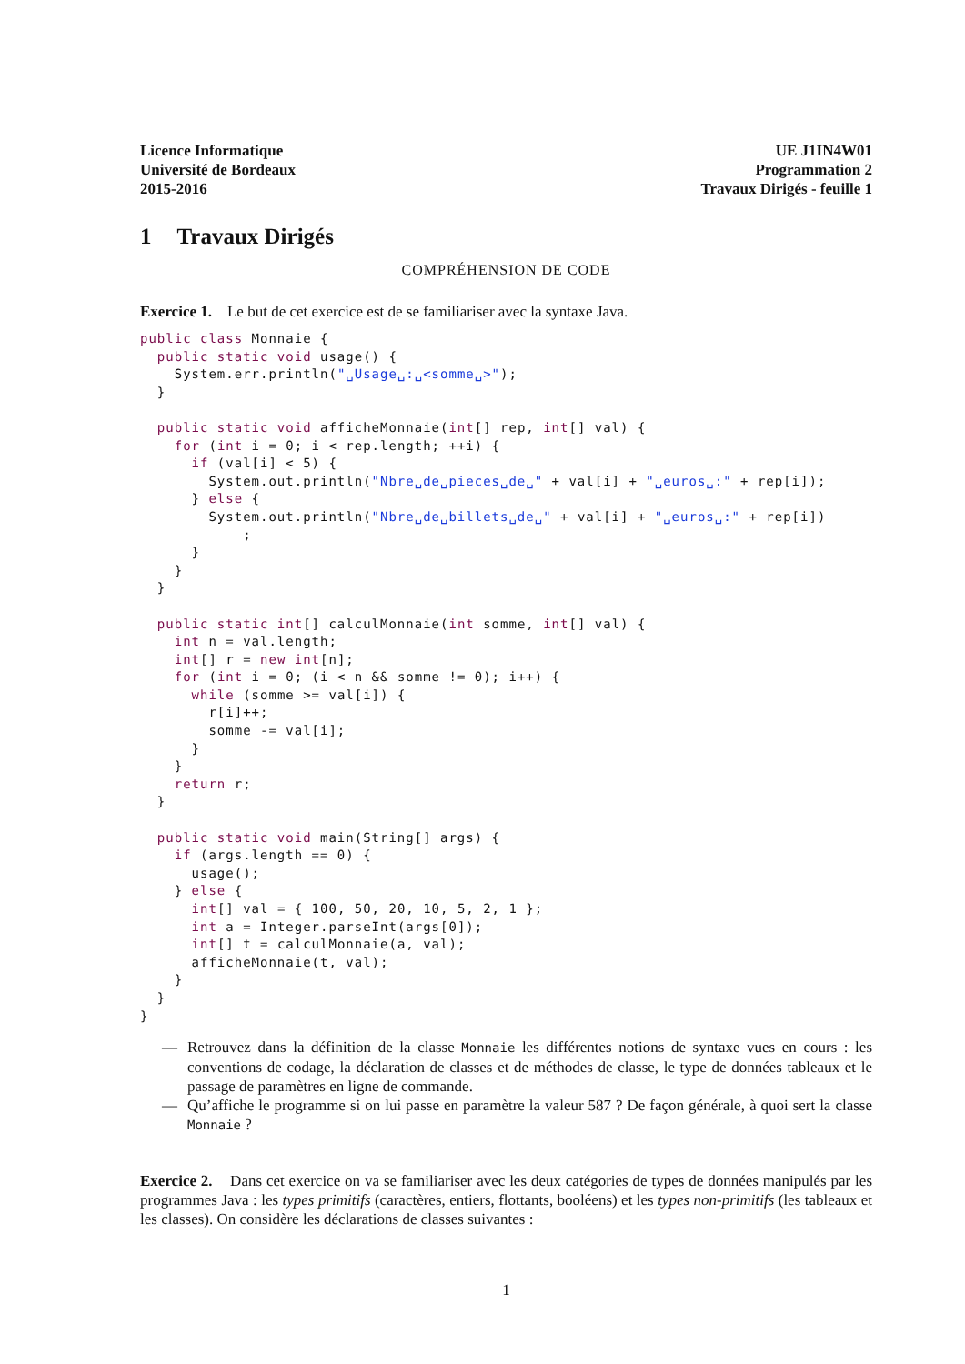Licence Informatique
Université de Bordeaux
2015-2016
UE J1IN4W01
Programmation 2
Travaux Dirigés - feuille 1
1 Travaux Dirigés
COMPRÉHENSION DE CODE
Exercice 1. Le but de cet exercice est de se familiariser avec la syntaxe Java.
public class Monnaie {
  public static void usage() {
    System.err.println("␣Usage␣:␣<somme␣>");
  }

  public static void afficheMonnaie(int[] rep, int[] val) {
    for (int i = 0; i < rep.length; ++i) {
      if (val[i] < 5) {
        System.out.println("Nbre␣de␣pieces␣de␣" + val[i] + "␣euros␣:" + rep[i]);
      } else {
        System.out.println("Nbre␣de␣billets␣de␣" + val[i] + "␣euros␣:" + rep[i])
            ;
      }
    }
  }

  public static int[] calculMonnaie(int somme, int[] val) {
    int n = val.length;
    int[] r = new int[n];
    for (int i = 0; (i < n && somme != 0); i++) {
      while (somme >= val[i]) {
        r[i]++;
        somme -= val[i];
      }
    }
    return r;
  }

  public static void main(String[] args) {
    if (args.length == 0) {
      usage();
    } else {
      int[] val = { 100, 50, 20, 10, 5, 2, 1 };
      int a = Integer.parseInt(args[0]);
      int[] t = calculMonnaie(a, val);
      afficheMonnaie(t, val);
    }
  }
}
— Retrouvez dans la définition de la classe Monnaie les différentes notions de syntaxe vues en cours : les conventions de codage, la déclaration de classes et de méthodes de classe, le type de données tableaux et le passage de paramètres en ligne de commande.
— Qu’affiche le programme si on lui passe en paramètre la valeur 587 ? De façon générale, à quoi sert la classe Monnaie ?
Exercice 2. Dans cet exercice on va se familiariser avec les deux catégories de types de données manipulés par les programmes Java : les types primitifs (caractères, entiers, flottants, booléens) et les types non-primitifs (les tableaux et les classes). On considère les déclarations de classes suivantes :
1